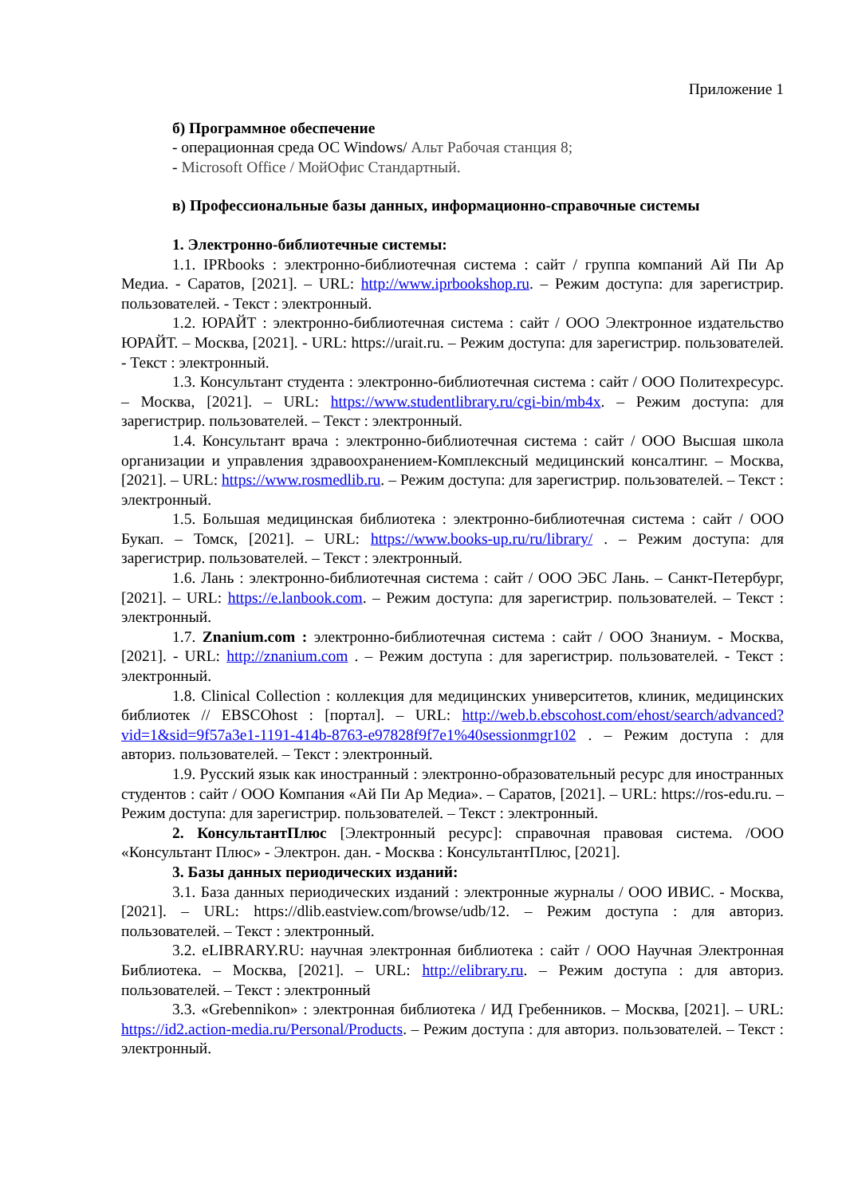Приложение 1
б) Программное обеспечение
- операционная среда ОС Windows/ Альт Рабочая станция 8;
- Microsoft Office / МойОфис Стандартный.
в) Профессиональные базы данных, информационно-справочные системы
1. Электронно-библиотечные системы:
1.1. IPRbooks : электронно-библиотечная система : сайт / группа компаний Ай Пи Ар Медиа. - Саратов, [2021]. – URL: http://www.iprbookshop.ru. – Режим доступа: для зарегистрир. пользователей. - Текст : электронный.
1.2. ЮРАЙТ : электронно-библиотечная система : сайт / ООО Электронное издательство ЮРАЙТ. – Москва, [2021]. - URL: https://urait.ru. – Режим доступа: для зарегистрир. пользователей. - Текст : электронный.
1.3. Консультант студента : электронно-библиотечная система : сайт / ООО Политехресурс. – Москва, [2021]. – URL: https://www.studentlibrary.ru/cgi-bin/mb4x. – Режим доступа: для зарегистрир. пользователей. – Текст : электронный.
1.4. Консультант врача : электронно-библиотечная система : сайт / ООО Высшая школа организации и управления здравоохранением-Комплексный медицинский консалтинг. – Москва, [2021]. – URL: https://www.rosmedlib.ru. – Режим доступа: для зарегистрир. пользователей. – Текст : электронный.
1.5. Большая медицинская библиотека : электронно-библиотечная система : сайт / ООО Букап. – Томск, [2021]. – URL: https://www.books-up.ru/ru/library/ . – Режим доступа: для зарегистрир. пользователей. – Текст : электронный.
1.6. Лань : электронно-библиотечная система : сайт / ООО ЭБС Лань. – Санкт-Петербург, [2021]. – URL: https://e.lanbook.com. – Режим доступа: для зарегистрир. пользователей. – Текст : электронный.
1.7. Znanium.com : электронно-библиотечная система : сайт / ООО Знаниум. - Москва, [2021]. - URL: http://znanium.com . – Режим доступа : для зарегистрир. пользователей. - Текст : электронный.
1.8. Clinical Collection : коллекция для медицинских университетов, клиник, медицинских библиотек // EBSCOhost : [портал]. – URL: http://web.b.ebscohost.com/ehost/search/advanced?vid=1&sid=9f57a3e1-1191-414b-8763-e97828f9f7e1%40sessionmgr102 . – Режим доступа : для авториз. пользователей. – Текст : электронный.
1.9. Русский язык как иностранный : электронно-образовательный ресурс для иностранных студентов : сайт / ООО Компания «Ай Пи Ар Медиа». – Саратов, [2021]. – URL: https://ros-edu.ru. – Режим доступа: для зарегистрир. пользователей. – Текст : электронный.
2. КонсультантПлюс [Электронный ресурс]: справочная правовая система. /ООО «Консультант Плюс» - Электрон. дан. - Москва : КонсультантПлюс, [2021].
3. Базы данных периодических изданий:
3.1. База данных периодических изданий : электронные журналы / ООО ИВИС. - Москва, [2021]. – URL: https://dlib.eastview.com/browse/udb/12. – Режим доступа : для авториз. пользователей. – Текст : электронный.
3.2. eLIBRARY.RU: научная электронная библиотека : сайт / ООО Научная Электронная Библиотека. – Москва, [2021]. – URL: http://elibrary.ru. – Режим доступа : для авториз. пользователей. – Текст : электронный
3.3. «Grebennikon» : электронная библиотека / ИД Гребенников. – Москва, [2021]. – URL: https://id2.action-media.ru/Personal/Products. – Режим доступа : для авториз. пользователей. – Текст : электронный.